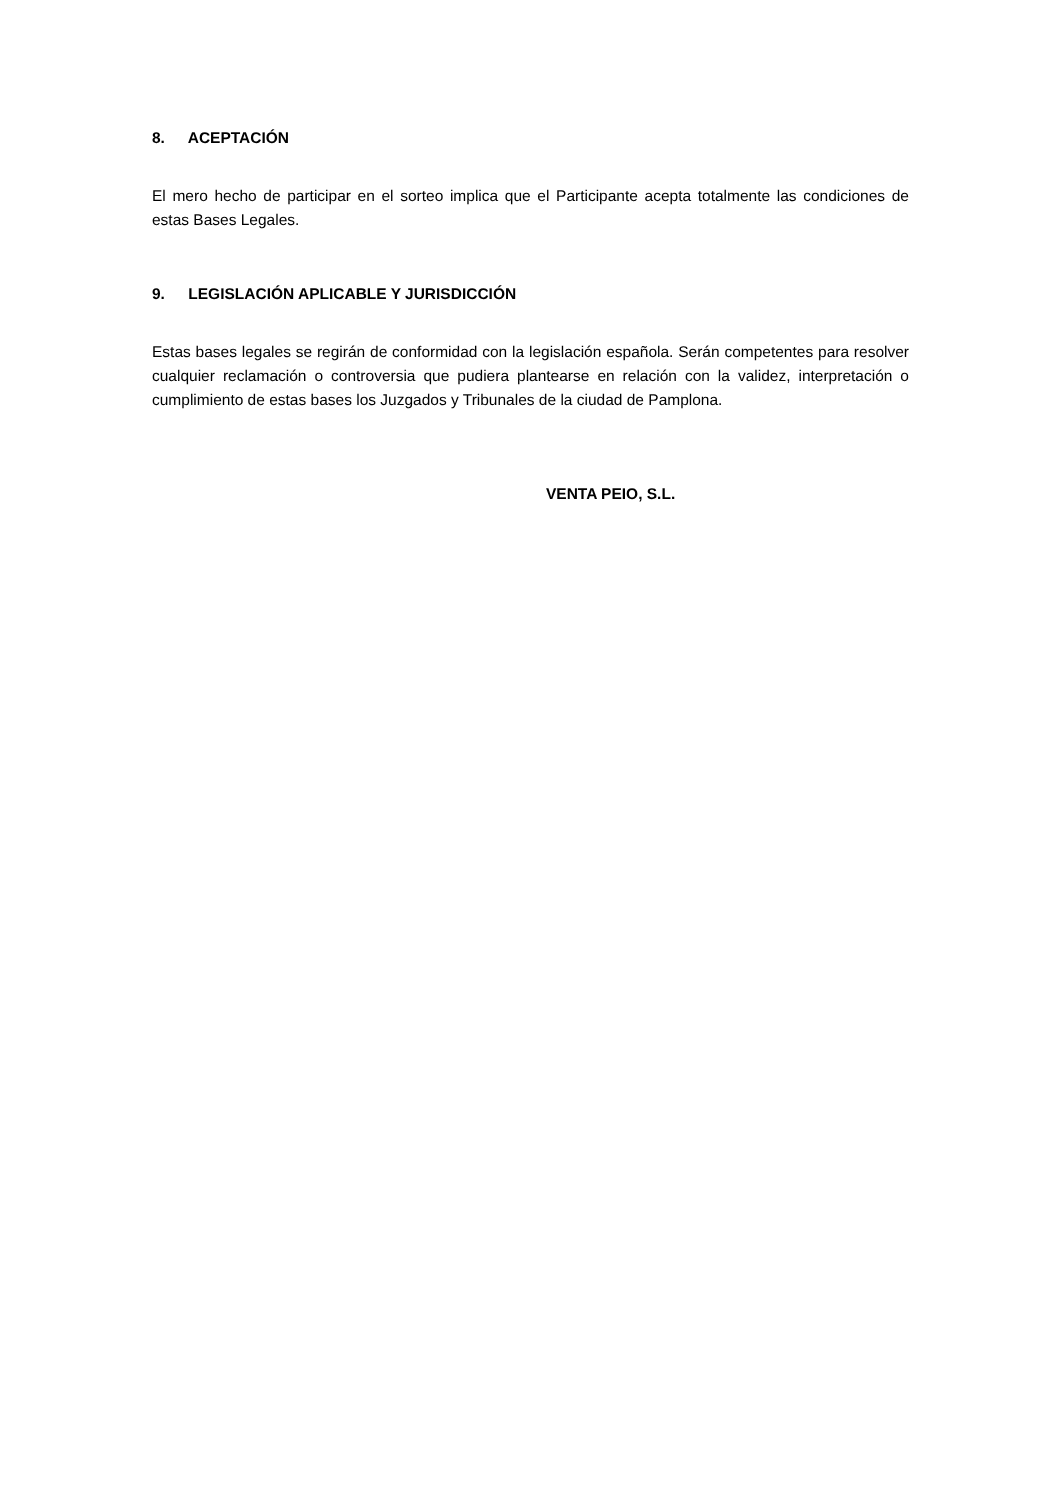8. ACEPTACIÓN
El mero hecho de participar en el sorteo implica que el Participante acepta totalmente las condiciones de estas Bases Legales.
9. LEGISLACIÓN APLICABLE Y JURISDICCIÓN
Estas bases legales se regirán de conformidad con la legislación española. Serán competentes para resolver cualquier reclamación o controversia que pudiera plantearse en relación con la validez, interpretación o cumplimiento de estas bases los Juzgados y Tribunales de la ciudad de Pamplona.
VENTA PEIO, S.L.